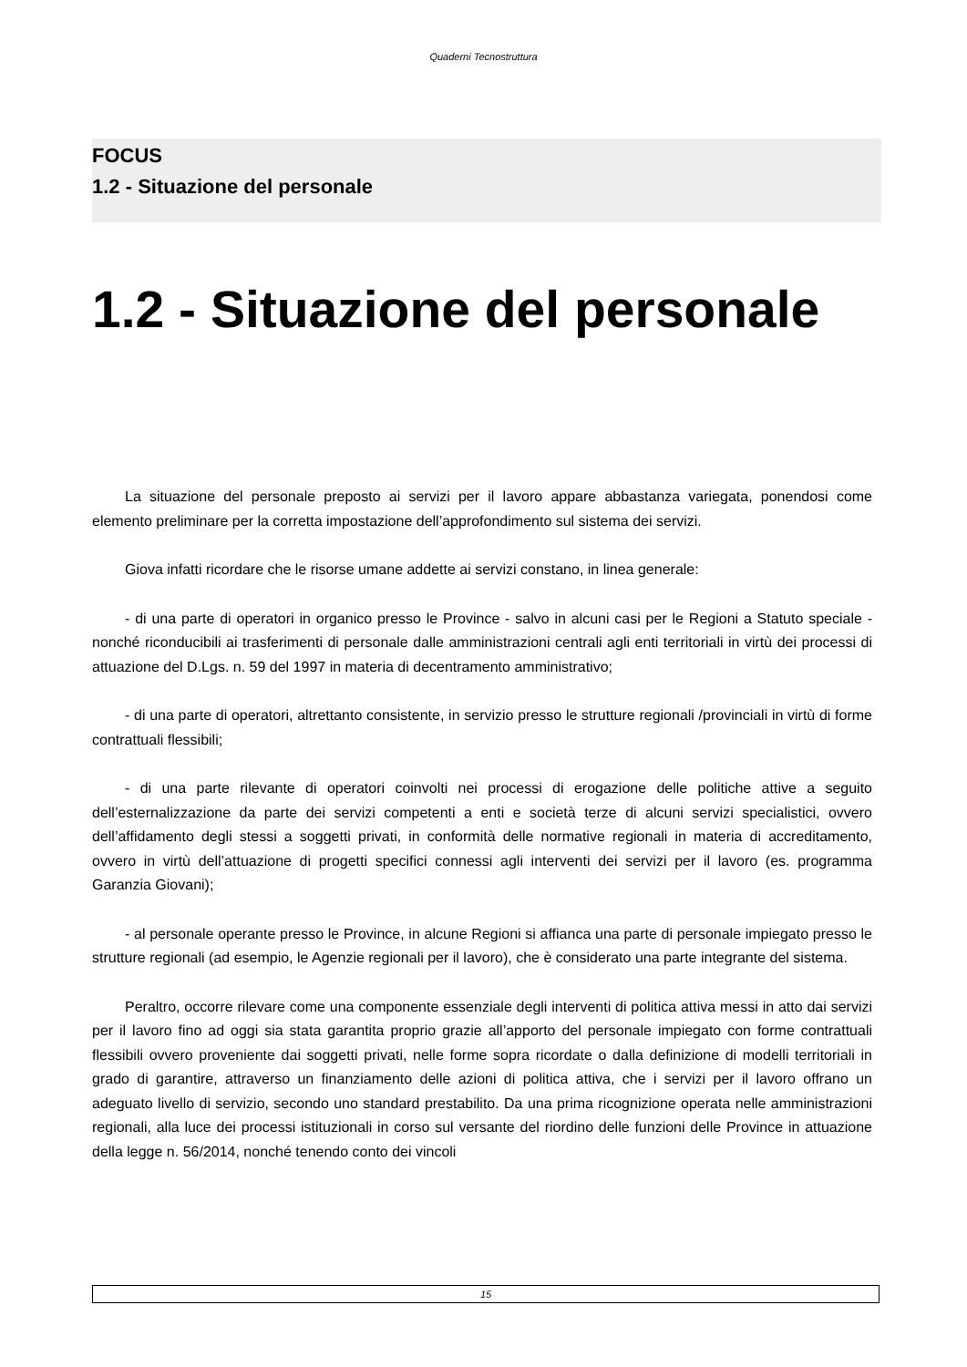Quaderni Tecnostruttura
FOCUS
1.2 - Situazione del personale
1.2 - Situazione del personale
La situazione del personale preposto ai servizi per il lavoro appare abbastanza variegata, ponendosi come elemento preliminare per la corretta impostazione dell’approfondimento sul sistema dei servizi.
Giova infatti ricordare che le risorse umane addette ai servizi constano, in linea generale:
- di una parte di operatori in organico presso le Province - salvo in alcuni casi per le Regioni a Statuto speciale - nonché riconducibili ai trasferimenti di personale dalle amministrazioni centrali agli enti territoriali in virtù dei processi di attuazione del D.Lgs. n. 59 del 1997 in materia di decentramento amministrativo;
- di una parte di operatori, altrettanto consistente, in servizio presso le strutture regionali /provinciali in virtù di forme contrattuali flessibili;
- di una parte rilevante di operatori coinvolti nei processi di erogazione delle politiche attive a seguito dell’esternalizzazione da parte dei servizi competenti a enti e società terze di alcuni servizi specialistici, ovvero dell’affidamento degli stessi a soggetti privati, in conformità delle normative regionali in materia di accreditamento, ovvero in virtù dell’attuazione di progetti specifici connessi agli interventi dei servizi per il lavoro (es. programma Garanzia Giovani);
- al personale operante presso le Province, in alcune Regioni si affianca una parte di personale impiegato presso le strutture regionali (ad esempio, le Agenzie regionali per il lavoro), che è considerato una parte integrante del sistema.
Peraltro, occorre rilevare come una componente essenziale degli interventi di politica attiva messi in atto dai servizi per il lavoro fino ad oggi sia stata garantita proprio grazie all’apporto del personale impiegato con forme contrattuali flessibili ovvero proveniente dai soggetti privati, nelle forme sopra ricordate o dalla definizione di modelli territoriali in grado di garantire, attraverso un finanziamento delle azioni di politica attiva, che i servizi per il lavoro offrano un adeguato livello di servizio, secondo uno standard prestabilito. Da una prima ricognizione operata nelle amministrazioni regionali, alla luce dei processi istituzionali in corso sul versante del riordino delle funzioni delle Province in attuazione della legge n. 56/2014, nonché tenendo conto dei vincoli
15